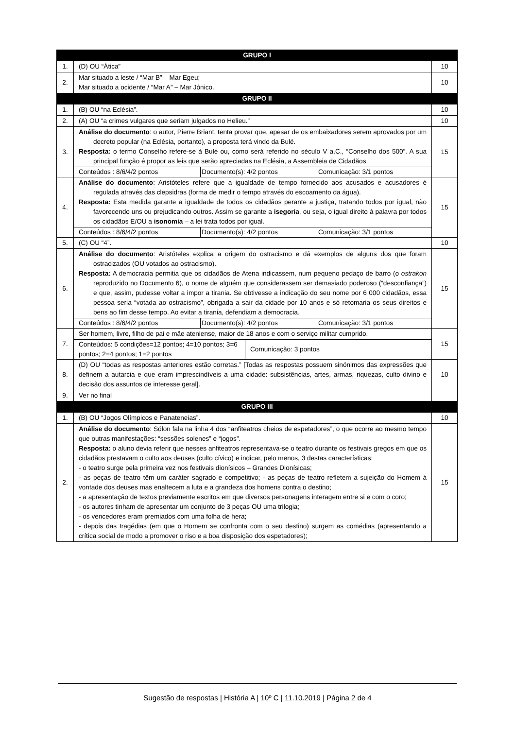| GRUPO I | | |
| 1. | (D) OU “Ática” | 10 |
| 2. | Mar situado a leste / “Mar B” – Mar Egeu; Mar situado a ocidente / “Mar A” – Mar Jónico. | 10 |
| GRUPO II | | |
| 1. | (B) OU “na Eclésia”. | 10 |
| 2. | (A) OU “a crimes vulgares que seriam julgados no Helieu.” | 10 |
| 3. | Análise do documento : o autor, Pierre Briant, tenta provar que, apesar de os embaixadores serem aprovados por um decreto popular (na Eclésia, portanto), a proposta terá vindo da Bulé. Resposta: o termo Conselho refere-se à Bulé ou, como será referido no século V a.C., “Conselho dos 500”. A sua principal função é propor as leis que serão apreciadas na Eclésia, a Assembleia de Cidadãos. / Conteúdos : 8/6/4/2 pontos / Documento(s): 4/2 pontos / Comunicação: 3/1 pontos / | 15 |
| 4. | Análise do documento : Aristóteles refere que a igualdade de tempo fornecido aos acusados e acusadores é regulada através das clepsidras (forma de medir o tempo através do escoamento da água). Resposta: Esta medida garante a igualdade de todos os cidadãos perante a justiça, tratando todos por igual, não favorecendo uns ou prejudicando outros. Assim se garante a isegoria , ou seja, o igual direito à palavra por todos os cidadãos E/OU a isonomia – a lei trata todos por igual. / Conteúdos : 8/6/4/2 pontos / Documento(s): 4/2 pontos / Comunicação: 3/1 pontos / | 15 |
| 5. | (C) OU “4”. | 10 |
| 6. | Análise do documento : Aristóteles explica a origem do ostracismo e dá exemplos de alguns dos que foram ostracizados (OU votados ao ostracismo). Resposta: A democracia permitia que os cidadãos de Atena indicassem, num pequeno pedaço de barro (o ostrakon reproduzido no Documento 6), o nome de alguém que considerassem ser demasiado poderoso (“desconfiança”) e que, assim, pudesse voltar a impor a tirania. Se obtivesse a indicação do seu nome por 6 000 cidadãos, essa pessoa seria “votada ao ostracismo”, obrigada a sair da cidade por 10 anos e só retomaria os seus direitos e bens ao fim desse tempo. Ao evitar a tirania, defendiam a democracia. / Conteúdos : 8/6/4/2 pontos / Documento(s): 4/2 pontos / Comunicação: 3/1 pontos / | 15 |
| 7. | Ser homem, livre, filho de pai e mãe ateniense, maior de 18 anos e com o serviço militar cumprido. / Conteúdos: 5 condições=12 pontos; 4=10 pontos; 3=6 pontos; 2=4 pontos; 1=2 pontos / Comunicação: 3 pontos / | 15 |
| 8. | (D) OU “todas as respostas anteriores estão corretas.” [Todas as respostas possuem sinónimos das expressões que definem a autarcia e que eram imprescindíveis a uma cidade: subsistências, artes, armas, riquezas, culto divino e decisão dos assuntos de interesse geral]. | 10 |
| 9. | Ver no final | |
| GRUPO III | | |
| 1. | (B) OU “Jogos Olímpicos e Panateneias”. | 10 |
| 2. | Análise do documento : Sólon fala na linha 4 dos “anfiteatros cheios de espetadores”, o que ocorre ao mesmo tempo que outras manifestações: “sessões solenes” e “jogos”. Resposta: o aluno devia referir que nesses anfiteatros representava-se o teatro durante os festivais gregos em que os cidadãos prestavam o culto aos deuses (culto cívico) e indicar, pelo menos, 3 destas características: - o teatro surge pela primeira vez nos festivais dionísicos – Grandes Dionísicas; - as peças de teatro têm um caráter sagrado e competitivo; - as peças de teatro refletem a sujeição do Homem à vontade dos deuses mas enaltecem a luta e a grandeza dos homens contra o destino; - a apresentação de textos previamente escritos em que diversos personagens interagem entre si e com o coro; - os autores tinham de apresentar um conjunto de 3 peças OU uma trilogia; - os vencedores eram premiados com uma folha de hera; - depois das tragédias (em que o Homem se confronta com o seu destino) surgem as comédias (apresentando a crítica social de modo a promover o riso e a boa disposição dos espetadores); | 15 |
Sugestão de respostas | História A | 10º C | 11.10.2019 | Página 2 de 4